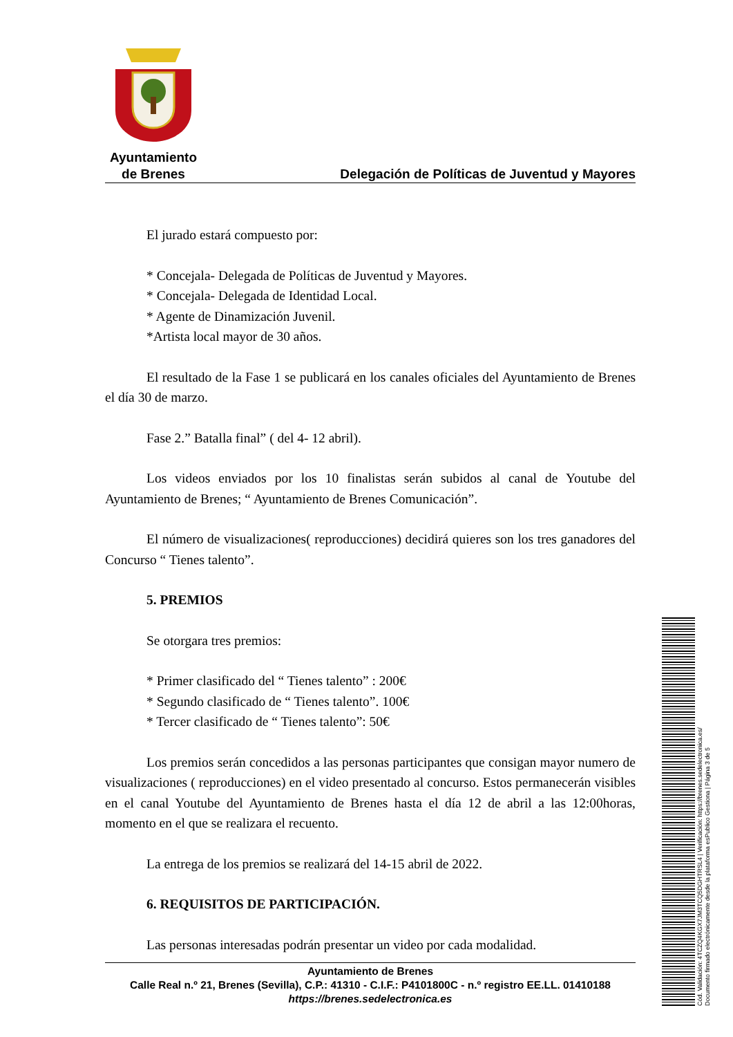Ayuntamiento
de Brenes
Delegación de Políticas de Juventud y Mayores
El jurado estará compuesto por:
* Concejala- Delegada de Políticas de Juventud y Mayores.
* Concejala- Delegada de Identidad Local.
* Agente de Dinamización Juvenil.
*Artista local mayor de 30 años.
El resultado de la Fase 1 se publicará en los canales oficiales del Ayuntamiento de Brenes el día 30 de marzo.
Fase 2.” Batalla final” ( del 4- 12 abril).
Los videos enviados por los 10 finalistas serán subidos al canal de Youtube del Ayuntamiento de Brenes; “ Ayuntamiento de Brenes Comunicación”.
El número de visualizaciones( reproducciones) decidirá quieres son los tres ganadores del Concurso “ Tienes talento”.
5. PREMIOS
Se otorgara tres premios:
* Primer clasificado del “ Tienes talento” : 200€
* Segundo clasificado de “ Tienes talento”. 100€
* Tercer clasificado de “ Tienes talento”: 50€
Los premios serán concedidos a las personas participantes que consigan mayor numero de visualizaciones ( reproducciones) en el video presentado al concurso. Estos permanecerán visibles en el canal Youtube del Ayuntamiento de Brenes hasta el día 12 de abril a las 12:00horas, momento en el que se realizara el recuento.
La entrega de los premios se realizará del 14-15 abril de 2022.
6. REQUISITOS DE PARTICIPACIÓN.
Las personas interesadas podrán presentar un video por cada modalidad.
Ayuntamiento de Brenes
Calle Real n.º 21, Brenes (Sevilla), C.P.: 41310 - C.I.F.: P4101800C - n.º registro EE.LL. 01410188
https://brenes.sedelectronica.es
Cód. Validación: 4TCZQ4KGX7JM3TCQ5DGHTRSL4 | Verificación: https://brenes.sedelectronica.es/
Documento firmado electrónicamente desde la plataforma esPublico Gestiona | Página 3 de 5